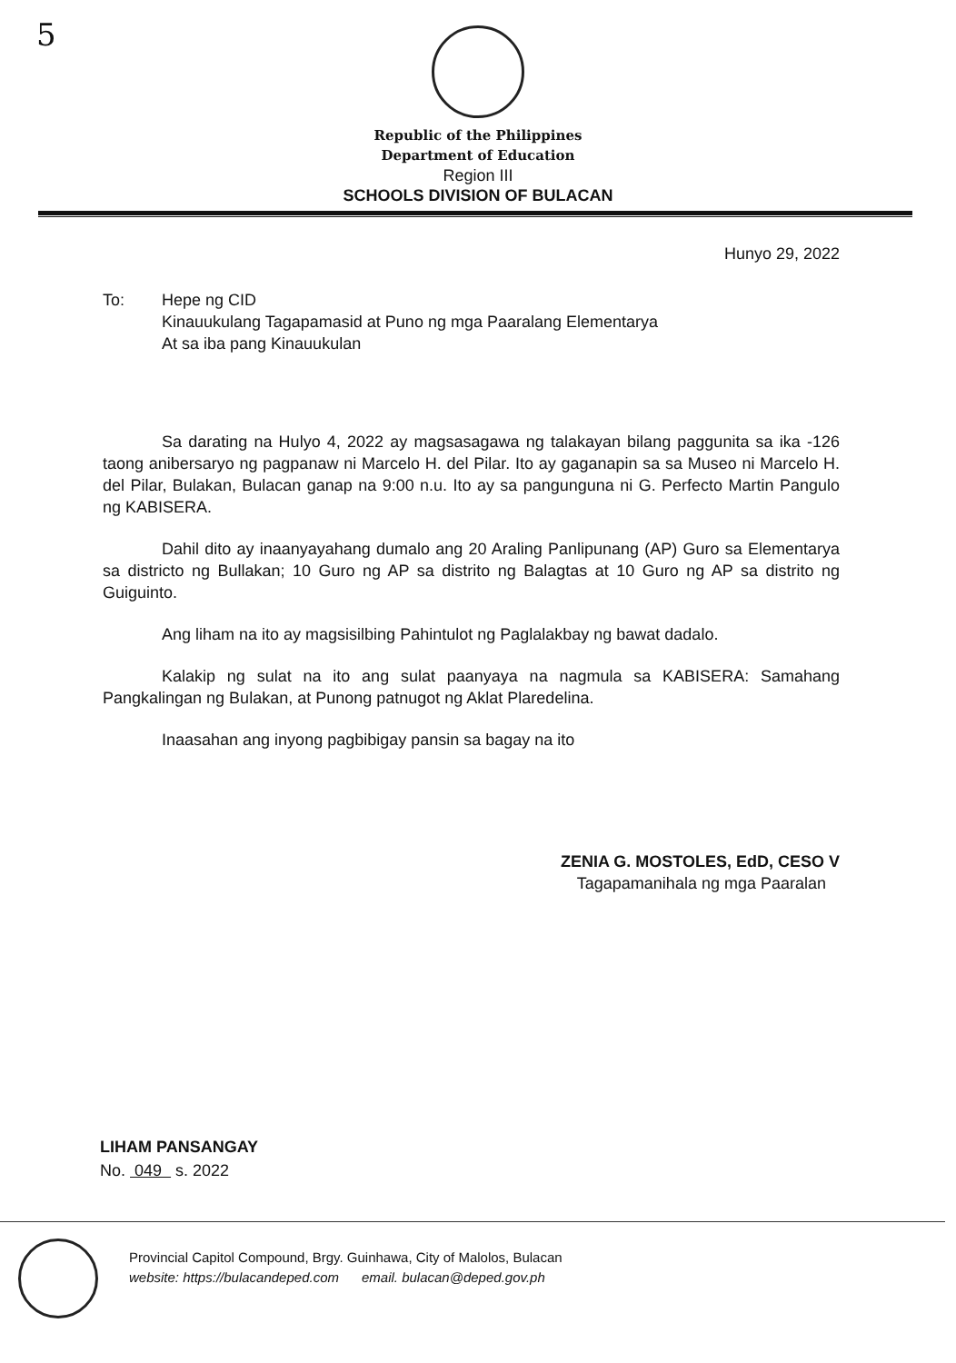5
Republic of the Philippines
Department of Education
Region III
SCHOOLS DIVISION OF BULACAN
Hunyo 29, 2022
To: Hepe ng CID
Kinauukulang Tagapamasid at Puno ng mga Paaralang Elementarya
At sa iba pang Kinauukulan
Sa darating na Hulyo 4, 2022 ay magsasagawa ng talakayan bilang paggunita sa ika -126 taong anibersaryo ng pagpanaw ni Marcelo H. del Pilar. Ito ay gaganapin sa sa Museo ni Marcelo H. del Pilar, Bulakan, Bulacan ganap na 9:00 n.u. Ito ay sa pangunguna ni G. Perfecto Martin Pangulo ng KABISERA.
Dahil dito ay inaanyayahang dumalo ang 20 Araling Panlipunang (AP) Guro sa Elementarya sa districto ng Bullakan; 10 Guro ng AP sa distrito ng Balagtas at 10 Guro ng AP sa distrito ng Guiguinto.
Ang liham na ito ay magsisilbing Pahintulot ng Paglalakbay ng bawat dadalo.
Kalakip ng sulat na ito ang sulat paanyaya na nagmula sa KABISERA: Samahang Pangkalingan ng Bulakan, at Punong patnugot ng Aklat Plaredelina.
Inaasahan ang inyong pagbibigay pansin sa bagay na ito
ZENIA G. MOSTOLES, EdD, CESO V
Tagapamanihala ng mga Paaralan
LIHAM PANSANGAY
No. 049 s. 2022
Provincial Capitol Compound, Brgy. Guinhawa, City of Malolos, Bulacan
website: https://bulacandeped.com email. bulacan@deped.gov.ph